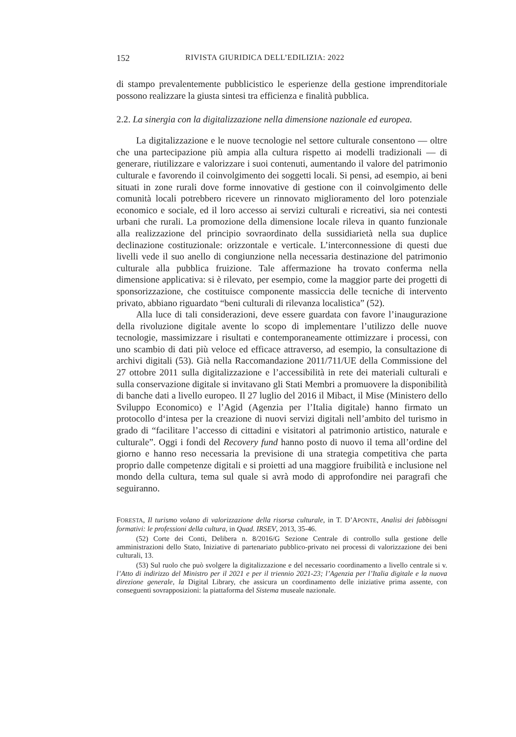152 RIVISTA GIURIDICA DELL’EDILIZIA: 2022
di stampo prevalentemente pubblicistico le esperienze della gestione imprenditoriale possono realizzare la giusta sintesi tra efficienza e finalità pubblica.
2.2. La sinergia con la digitalizzazione nella dimensione nazionale ed europea.
La digitalizzazione e le nuove tecnologie nel settore culturale consentono — oltre che una partecipazione più ampia alla cultura rispetto ai modelli tradizionali — di generare, riutilizzare e valorizzare i suoi contenuti, aumentando il valore del patrimonio culturale e favorendo il coinvolgimento dei soggetti locali. Si pensi, ad esempio, ai beni situati in zone rurali dove forme innovative di gestione con il coinvolgimento delle comunità locali potrebbero ricevere un rinnovato miglioramento del loro potenziale economico e sociale, ed il loro accesso ai servizi culturali e ricreativi, sia nei contesti urbani che rurali. La promozione della dimensione locale rileva in quanto funzionale alla realizzazione del principio sovraordinato della sussidiarietà nella sua duplice declinazione costituzionale: orizzontale e verticale. L’interconnessione di questi due livelli vede il suo anello di congiunzione nella necessaria destinazione del patrimonio culturale alla pubblica fruizione. Tale affermazione ha trovato conferma nella dimensione applicativa: si è rilevato, per esempio, come la maggior parte dei progetti di sponsorizzazione, che costituisce componente massiccia delle tecniche di intervento privato, abbiano riguardato “beni culturali di rilevanza localistica” (52).
Alla luce di tali considerazioni, deve essere guardata con favore l’inaugurazione della rivoluzione digitale avente lo scopo di implementare l’utilizzo delle nuove tecnologie, massimizzare i risultati e contemporaneamente ottimizzare i processi, con uno scambio di dati più veloce ed efficace attraverso, ad esempio, la consultazione di archivi digitali (53). Già nella Raccomandazione 2011/711/UE della Commissione del 27 ottobre 2011 sulla digitalizzazione e l’accessibilità in rete dei materiali culturali e sulla conservazione digitale si invitavano gli Stati Membri a promuovere la disponibilità di banche dati a livello europeo. Il 27 luglio del 2016 il Mibact, il Mise (Ministero dello Sviluppo Economico) e l’Agid (Agenzia per l’Italia digitale) hanno firmato un protocollo d‘intesa per la creazione di nuovi servizi digitali nell’ambito del turismo in grado di “facilitare l’accesso di cittadini e visitatori al patrimonio artistico, naturale e culturale”. Oggi i fondi del Recovery fund hanno posto di nuovo il tema all’ordine del giorno e hanno reso necessaria la previsione di una strategia competitiva che parta proprio dalle competenze digitali e si proietti ad una maggiore fruibilità e inclusione nel mondo della cultura, tema sul quale si avrà modo di approfondire nei paragrafi che seguiranno.
FORESTA, Il turismo volano di valorizzazione della risorsa culturale, in T. D’APONTE, Analisi dei fabbisogni formativi: le professioni della cultura, in Quad. IRSEV, 2013, 35-46.
(52) Corte dei Conti, Delibera n. 8/2016/G Sezione Centrale di controllo sulla gestione delle amministrazioni dello Stato, Iniziative di partenariato pubblico-privato nei processi di valorizzazione dei beni culturali, 13.
(53) Sul ruolo che può svolgere la digitalizzazione e del necessario coordinamento a livello centrale si v. l’Atto di indirizzo del Ministro per il 2021 e per il triennio 2021-23; l’Agenzia per l’Italia digitale e la nuova direzione generale, la Digital Library, che assicura un coordinamento delle iniziative prima assente, con conseguenti sovrapposizioni: la piattaforma del Sistema museale nazionale.